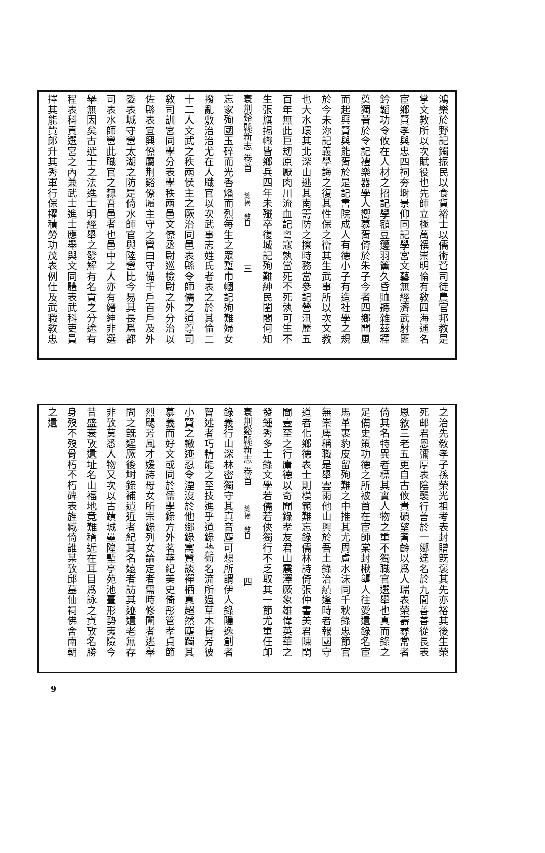鴻樂於野記鐲振民以食貨裕士以儒術蒼司徒農官邦教是
掌文教所以次賦役也先師立極萬禩崇明倫有敎四海通名
宦鄉賢孝與忠四祠夯埘景仰同記學宮文藝無經濟武射匪
鈐韜功令攸在人材之招記學額豆籩羽籥久昏賉聽雜茲釋
奠獨著於令記禮樂器學人嚮慕胥倚於朱子今者四鄉聞風
而起興賢與能胥於是記書院成人有德小子有造社學之規
於今未沵記義學誨之復其性保之衞其生武事所以次文教
也大水環其北深山逃其南籌防之擦時務當參記營汛歷五
百年無此巨刼原厭肉川流血記粵寇孰當死不死孰可生不
生張旗揭幟皆鄉兵四年未殲卒復城記殉難紳民閨閣何知
寰荆谿縣新志 卷首　總揭　敘目　　　　三
忘家殉國玉碎而光香燔而烈每生之眾蹔巾幗記殉難婦女
撥亂敷治治尤在人職官以次武事志姓氏者表之於其倫二
十二人文武之秩兩侯主之厥治同邑表縣令師儒之道尊司
敎司訓宮同學分表學秩兩邑文僚丞尉巡檢尉之外分治以
佐縣表宜興僚屬荆谿僚屬主守之營曰守備千戶百戶及外
委表城守營太湖之防是倚水師官與陸營比今易其長爲都
司表水師營此職官之隸吾邑者也邑中之人亦有縉紳非選
舉無因矣古選士之法進士明經舉之發解有名貢之分途有
程表科貢選宮之內兼武士進士應舉與文同體表武科吏員
擇其能貲郎升其秀軍行保擢積勞功茂表例仕及武職敎忠
之治先敎孝子孫榮光祖考表封贈旣褒其先亦裕其後生榮
死邮君恩彌厚表陰襲行善於一鄉達名於九閭善善從長表
恩敘三老五更自古攸貴碩望耆齡以爲人瑞表榮壽尋常者
倚其名特異者標其實人物之重不獨職官選舉也真而錄之
足備史策功德之所被首在宦師棠封楸壟人往愛遺錄名宦
馬革裹豹皮留殉難之中推其尤周盧水沫同千秋錄忠節官
無崇庳稱職是舉雲雨他山興於吾土錄治績逢時者報國守
道者化鄉德表士則模範難忘錄儒林詩倚張仲書美君陳閨
閫壹至之行庸德以奇聞錄孝友君山震澤厥象雄偉英華之
發鍾秀多士錄文學若儒若俠獨行不乏取其一節尤重任卹
寰荆谿縣新志 卷首　總揭　敘目　　　　四
錄義行山深林密獨守其真音塵可想所謂伊人錄隱逸創者
智述者巧精能之至技進乎道錄藝術名流所過草木皆芳彼
小賢之轍迹忍令湮沒於他鄉錄寓賢談禪栖真超然塵躅其
慕義而好文或同於儒學錄方外茗華紀美史倚彤管孝貞節
烈颺芳風才媛詩母女所宗錄列女論定者需時修闡者逃舉
問之旣遲厥後埘錄補遺近者紀其名遠者訪其迹遺老無存
非攷莫悉人物又次以古蹟城壘隍塹亭苑池臺形勢夷險今
昔盛衰攷遺址名山福地竟難稽近在耳目爲詠之資攷名勝
身歿不歿骨朽不朽碑表旌臧倚誰某攷邱墓仙祠佛舍南朝
之遺
9